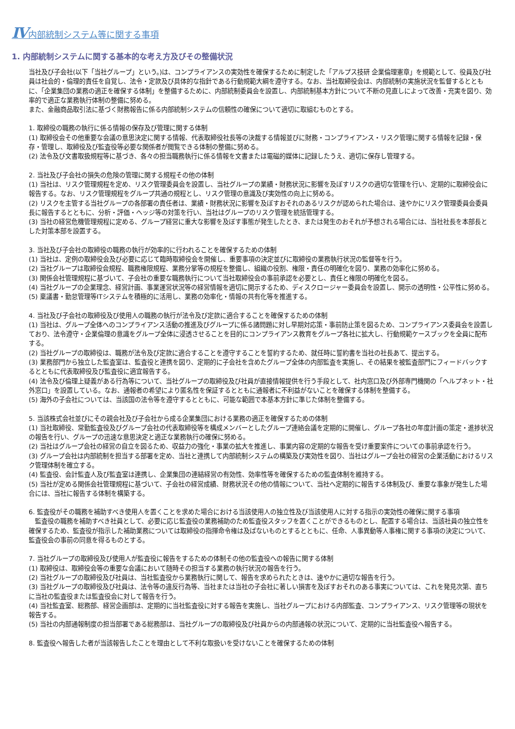Ⅳ内部統制システム等に関する事項
1. 内部統制システムに関する基本的な考え方及びその整備状況
当社及び子会社(以下「当社グループ」という。)は、コンプライアンスの実効性を確保するために制定した「アルプス技研 企業倫理憲章」を規範として、役員及び社員は社会的・倫理的責任を自覚し、法令・定款及び具体的な指針である行動規範大綱を遵守する。なお、当社取締役会は、内部統制の実施状況を監督するとともに、「企業集団の業務の適正を確保する体制」を整備するために、内部統制委員会を設置し、内部統制基本方針について不断の見直しによって改善・充実を図り、効率的で適正な業務執行体制の整備に努める。
また、金融商品取引法に基づく財務報告に係る内部統制システムの信頼性の確保について適切に取組むものとする。
1. 取締役の職務の執行に係る情報の保存及び管理に関する体制
(1) 取締役会その他重要な会議の意思決定に関する情報、代表取締役社長等の決裁する情報並びに財務・コンプライアンス・リスク管理に関する情報を記録・保存・管理し、取締役及び監査役等必要な関係者が閲覧できる体制の整備に努める。
(2) 法令及び文書取扱規程等に基づき、各々の担当職務執行に係る情報を文書または電磁的媒体に記録したうえ、適切に保存し管理する。
2. 当社及び子会社の損失の危険の管理に関する規程その他の体制
(1) 当社は、リスク管理規程を定め、リスク管理委員会を設置し、当社グループの業績・財務状況に影響を及ぼすリスクの適切な管理を行い、定期的に取締役会に報告する。なお、リスク管理規程をグループ共通の規程とし、リスク管理の意識及び実効性の向上に努める。
(2) リスクを主管する当社グループの各部署の責任者は、業績・財務状況に影響を及ぼすおそれのあるリスクが認められた場合は、速やかにリスク管理委員会委員長に報告するとともに、分析・評価・ヘッジ等の対策を行い、当社はグループのリスク管理を統括管理する。
(3) 当社の経営危機管理規程に定める、グループ経営に重大な影響を及ぼす事態が発生したとき、または発生のおそれが予想される場合には、当社社長を本部長とした対策本部を設置する。
3. 当社及び子会社の取締役の職務の執行が効率的に行われることを確保するための体制
(1) 当社は、定例の取締役会及び必要に応じて臨時取締役会を開催し、重要事項の決定並びに取締役の業務執行状況の監督等を行う。
(2) 当社グループは取締役会規程、職務権限規程、業務分掌等の規程を整備し、組織の役割、権限・責任の明確化を図り、業務の効率化に努める。
(3) 関係会社管理規程に基づいて、子会社の重要な職務執行について当社取締役会の事前承認を必要とし、責任と権限の明確化を図る。
(4) 当社グループの企業理念、経営計画、事業運営状況等の経営情報を適切に開示するため、ディスクロージャー委員会を設置し、開示の透明性・公平性に努める。
(5) 稟議書・勤怠管理等ITシステムを積極的に活用し、業務の効率化・情報の共有化等を推進する。
4. 当社及び子会社の取締役及び使用人の職務の執行が法令及び定款に適合することを確保するための体制
(1) 当社は、グループ全体へのコンプライアンス活動の推進及びグループに係る諸問題に対し早期対応策・事前防止策を図るため、コンプライアンス委員会を設置しており、法令遵守・企業倫理の意識をグループ全体に浸透させることを目的にコンプライアンス教育をグループ各社に拡大し、行動規範ケースブックを全員に配布する。
(2) 当社グループの取締役は、職務が法令及び定款に適合することを遵守することを誓約するため、就任時に誓約書を当社の社長あて、提出する。
(3) 業務部門から独立した監査室は、監査役と連携を図り、定期的に子会社を含めたグループ全体の内部監査を実施し、その結果を被監査部門にフィードバックするとともに代表取締役及び監査役に適宜報告する。
(4) 法令及び倫理上疑義がある行為等について、当社グループの取締役及び社員が直接情報提供を行う手段として、社内窓口及び外部専門機関の「ヘルプネット・社外窓口」を設置している。なお、通報者の希望により匿名性を保証するとともに通報者に不利益がないことを確保する体制を整備する。
(5) 海外の子会社については、当該国の法令等を遵守するとともに、可能な範囲で本基本方針に準じた体制を整備する。
5. 当該株式会社並びにその親会社及び子会社から成る企業集団における業務の適正を確保するための体制
(1) 当社取締役、常勤監査役及びグループ会社の代表取締役等を構成メンバーとしたグループ連絡会議を定期的に開催し、グループ各社の年度計画の策定・進捗状況の報告を行い、グループの迅速な意思決定と適正な業務執行の確保に努める。
(2) 当社はグループ会社の経営の自立を図るため、収益力の強化・事業の拡大を推進し、事業内容の定期的な報告を受け重要案件についての事前承認を行う。
(3) グループ会社は内部統制を担当する部署を定め、当社と連携して内部統制システムの構築及び実効性を図り、当社はグループ会社の経営の企業活動におけるリスク管理体制を確立する。
(4) 監査役、会計監査人及び監査室は連携し、企業集団の連結経営の有効性、効率性等を確保するための監査体制を維持する。
(5) 当社が定める関係会社管理規程に基づいて、子会社の経営成績、財務状況その他の情報について、当社へ定期的に報告する体制及び、重要な事象が発生した場合には、当社に報告する体制を構築する。
6. 監査役がその職務を補助すべき使用人を置くことを求めた場合における当該使用人の独立性及び当該使用人に対する指示の実効性の確保に関する事項
　監査役の職務を補助すべき社員として、必要に応じ監査役の業務補助のため監査役スタッフを置くことができるものとし、配置する場合は、当該社員の独立性を確保するため、監査役が指示した補助業務については取締役の指揮命令権は及ばないものとするとともに、任命、人事異動等人事権に関する事項の決定について、監査役会の事前の同意を得るものとする。
7. 当社グループの取締役及び使用人が監査役に報告をするための体制その他の監査役への報告に関する体制
(1) 取締役は、取締役会等の重要な会議において随時その担当する業務の執行状況の報告を行う。
(2) 当社グループの取締役及び社員は、当社監査役から業務執行に関して、報告を求められたときは、速やかに適切な報告を行う。
(3) 当社グループの取締役及び社員は、法令等の違反行為等、当社または当社の子会社に著しい損害を及ぼすおそれのある事実については、これを発見次第、直ちに当社の監査役または監査役会に対して報告を行う。
(4) 当社監査室、総務部、経営企画部は、定期的に当社監査役に対する報告を実施し、当社グループにおける内部監査、コンプライアンス、リスク管理等の現状を報告する。
(5) 当社の内部通報制度の担当部署である総務部は、当社グループの取締役及び社員からの内部通報の状況について、定期的に当社監査役へ報告する。
8. 監査役へ報告した者が当該報告したことを理由として不利な取扱いを受けないことを確保するための体制